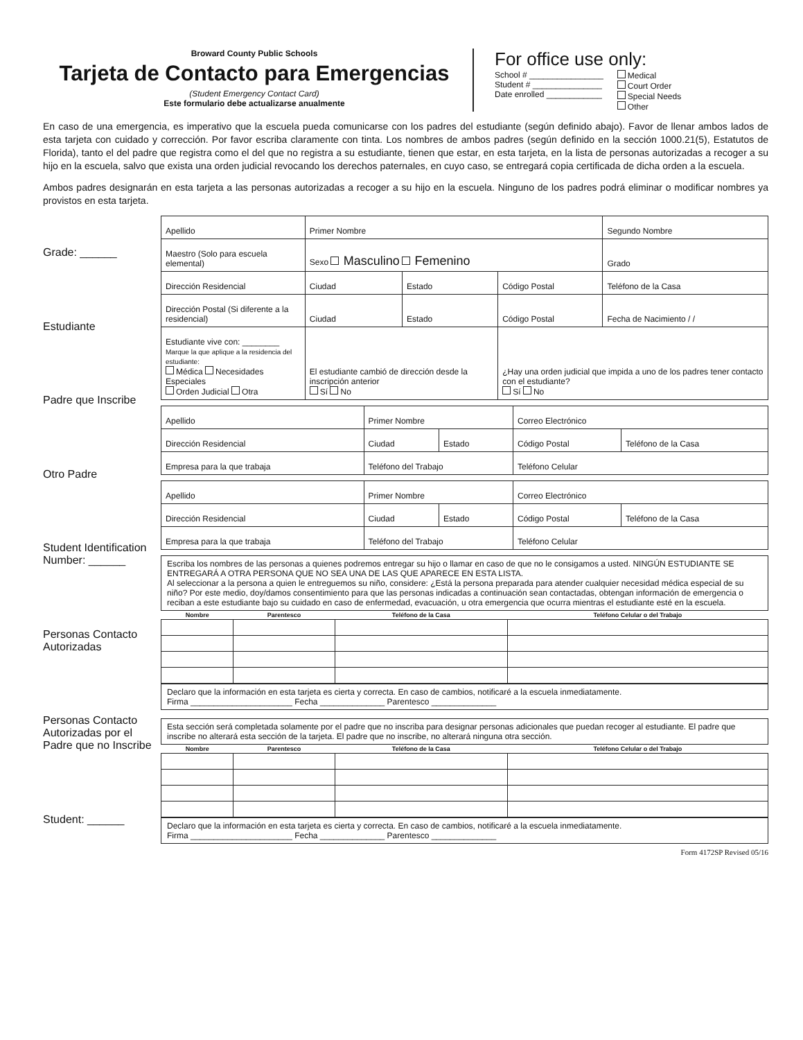Broward County Public Schools
Tarjeta de Contacto para Emergencias
(Student Emergency Contact Card)
Este formulario debe actualizarse anualmente
For office use only:
School # ________________
Student # _______________
Date enrolled ____________
Medical
Court Order
Special Needs
Other
En caso de una emergencia, es imperativo que la escuela pueda comunicarse con los padres del estudiante (según definido abajo). Favor de llenar ambos lados de esta tarjeta con cuidado y corrección. Por favor escriba claramente con tinta. Los nombres de ambos padres (según definido en la sección 1000.21(5), Estatutos de Florida), tanto el del padre que registra como el del que no registra a su estudiante, tienen que estar, en esta tarjeta, en la lista de personas autorizadas a recoger a su hijo en la escuela, salvo que exista una orden judicial revocando los derechos paternales, en cuyo caso, se entregará copia certificada de dicha orden a la escuela.
Ambos padres designarán en esta tarjeta a las personas autorizadas a recoger a su hijo en la escuela. Ninguno de los padres podrá eliminar o modificar nombres ya provistos en esta tarjeta.
Grade: ______
Estudiante
Padre que Inscribe
Otro Padre
Student Identification Number: ______
Personas Contacto Autorizadas
Personas Contacto Autorizadas por el Padre que no Inscribe
Student: ______
| Apellido | Primer Nombre | | | Segundo Nombre |
| Maestro (Solo para escuela elemental) | Sexo Masculino Femenino | | | Grado |
| Dirección Residencial | Ciudad | Estado | Código Postal | Teléfono de la Casa |
| Dirección Postal (Si diferente a la residencial) | Ciudad | Estado | Código Postal | Fecha de Nacimiento / / |
| Estudiante vive con: ________ Marque la que aplique a la residencia del estudiante: Médica Necesidades Especiales Orden Judicial Otra | El estudiante cambió de dirección desde la inscripción anterior Sí No | | ¿Hay una orden judicial que impida a uno de los padres tener contacto con el estudiante? Sí No | |
| Apellido | Primer Nombre | | Correo Electrónico | |
| Dirección Residencial | Ciudad | Estado | Código Postal | Teléfono de la Casa |
| Empresa para la que trabaja | Teléfono del Trabajo | | Teléfono Celular | |
| Apellido | Primer Nombre | | Correo Electrónico | |
| Dirección Residencial | Ciudad | Estado | Código Postal | Teléfono de la Casa |
| Empresa para la que trabaja | Teléfono del Trabajo | | Teléfono Celular | |
Escriba los nombres de las personas a quienes podremos entregar su hijo o llamar en caso de que no le consigamos a usted. NINGÚN ESTUDIANTE SE ENTREGARÁ A OTRA PERSONA QUE NO SEA UNA DE LAS QUE APARECE EN ESTA LISTA.
Al seleccionar a la persona a quien le entreguemos su niño, considere: ¿Está la persona preparada para atender cualquier necesidad médica especial de su niño? Por este medio, doy/damos consentimiento para que las personas indicadas a continuación sean contactadas, obtengan información de emergencia o reciban a este estudiante bajo su cuidado en caso de enfermedad, evacuación, u otra emergencia que ocurra mientras el estudiante esté en la escuela.
| Nombre | Parentesco | Teléfono de la Casa | Teléfono Celular o del Trabajo |
| --- | --- | --- | --- |
Declaro que la información en esta tarjeta es cierta y correcta. En caso de cambios, notificaré a la escuela inmediatamente.
Firma ______________________ Fecha ______________ Parentesco ______________
Esta sección será completada solamente por el padre que no inscriba para designar personas adicionales que puedan recoger al estudiante. El padre que inscribe no alterará esta sección de la tarjeta. El padre que no inscribe, no alterará ninguna otra sección.
| Nombre | Parentesco | Teléfono de la Casa | Teléfono Celular o del Trabajo |
| --- | --- | --- | --- |
Declaro que la información en esta tarjeta es cierta y correcta. En caso de cambios, notificaré a la escuela inmediatamente.
Firma ______________________ Fecha ______________ Parentesco ______________
Form 4172SP Revised 05/16